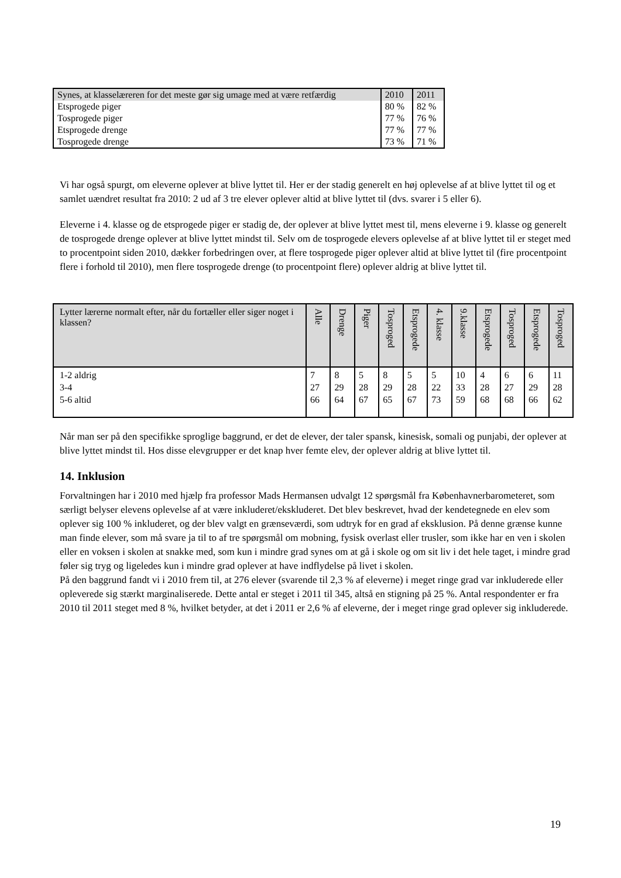| Synes, at klasselæreren for det meste gør sig umage med at være retfærdig | 2010 | 2011 |
| --- | --- | --- |
| Etsprogede piger | 80 % | 82 % |
| Tosprogede piger | 77 % | 76 % |
| Etsprogede drenge | 77 % | 77 % |
| Tosprogede drenge | 73 % | 71 % |
Vi har også spurgt, om eleverne oplever at blive lyttet til. Her er der stadig generelt en høj oplevelse af at blive lyttet til og et samlet uændret resultat fra 2010: 2 ud af 3 tre elever oplever altid at blive lyttet til (dvs. svarer i 5 eller 6).
Eleverne i 4. klasse og de etsprogede piger er stadig de, der oplever at blive lyttet mest til, mens eleverne i 9. klasse og generelt de tosprogede drenge oplever at blive lyttet mindst til. Selv om de tosprogede elevers oplevelse af at blive lyttet til er steget med to procentpoint siden 2010, dækker forbedringen over, at flere tosprogede piger oplever altid at blive lyttet til (fire procentpoint flere i forhold til 2010), men flere tosprogede drenge (to procentpoint flere) oplever aldrig at blive lyttet til.
| Lytter lærerne normalt efter, når du fortæller eller siger noget i klassen? | Alle | Drenge | Piger | Tosproged | Etsprogede | 4. klasse | 9.klasse | Etsprogede | Tosproged | Etsprogede | Tosproged |
| --- | --- | --- | --- | --- | --- | --- | --- | --- | --- | --- | --- |
| 1-2 aldrig 3-4 5-6 altid | 7 27 66 | 8 29 64 | 5 28 67 | 8 29 65 | 5 28 67 | 5 22 73 | 10 33 59 | 4 28 68 | 6 27 68 | 6 29 66 | 11 28 62 |
Når man ser på den specifikke sproglige baggrund, er det de elever, der taler spansk, kinesisk, somali og punjabi, der oplever at blive lyttet mindst til. Hos disse elevgrupper er det knap hver femte elev, der oplever aldrig at blive lyttet til.
14. Inklusion
Forvaltningen har i 2010 med hjælp fra professor Mads Hermansen udvalgt 12 spørgsmål fra Københavnerbarometeret, som særligt belyser elevens oplevelse af at være inkluderet/ekskluderet. Det blev beskrevet, hvad der kendetegnede en elev som oplever sig 100 % inkluderet, og der blev valgt en grænseværdi, som udtryk for en grad af eksklusion. På denne grænse kunne man finde elever, som må svare ja til to af tre spørgsmål om mobning, fysisk overlast eller trusler, som ikke har en ven i skolen eller en voksen i skolen at snakke med, som kun i mindre grad synes om at gå i skole og om sit liv i det hele taget, i mindre grad føler sig tryg og ligeledes kun i mindre grad oplever at have indflydelse på livet i skolen.
På den baggrund fandt vi i 2010 frem til, at 276 elever (svarende til 2,3 % af eleverne) i meget ringe grad var inkluderede eller opleverede sig stærkt marginaliserede. Dette antal er steget i 2011 til 345, altså en stigning på 25 %. Antal respondenter er fra 2010 til 2011 steget med 8 %, hvilket betyder, at det i 2011 er 2,6 % af eleverne, der i meget ringe grad oplever sig inkluderede.
19